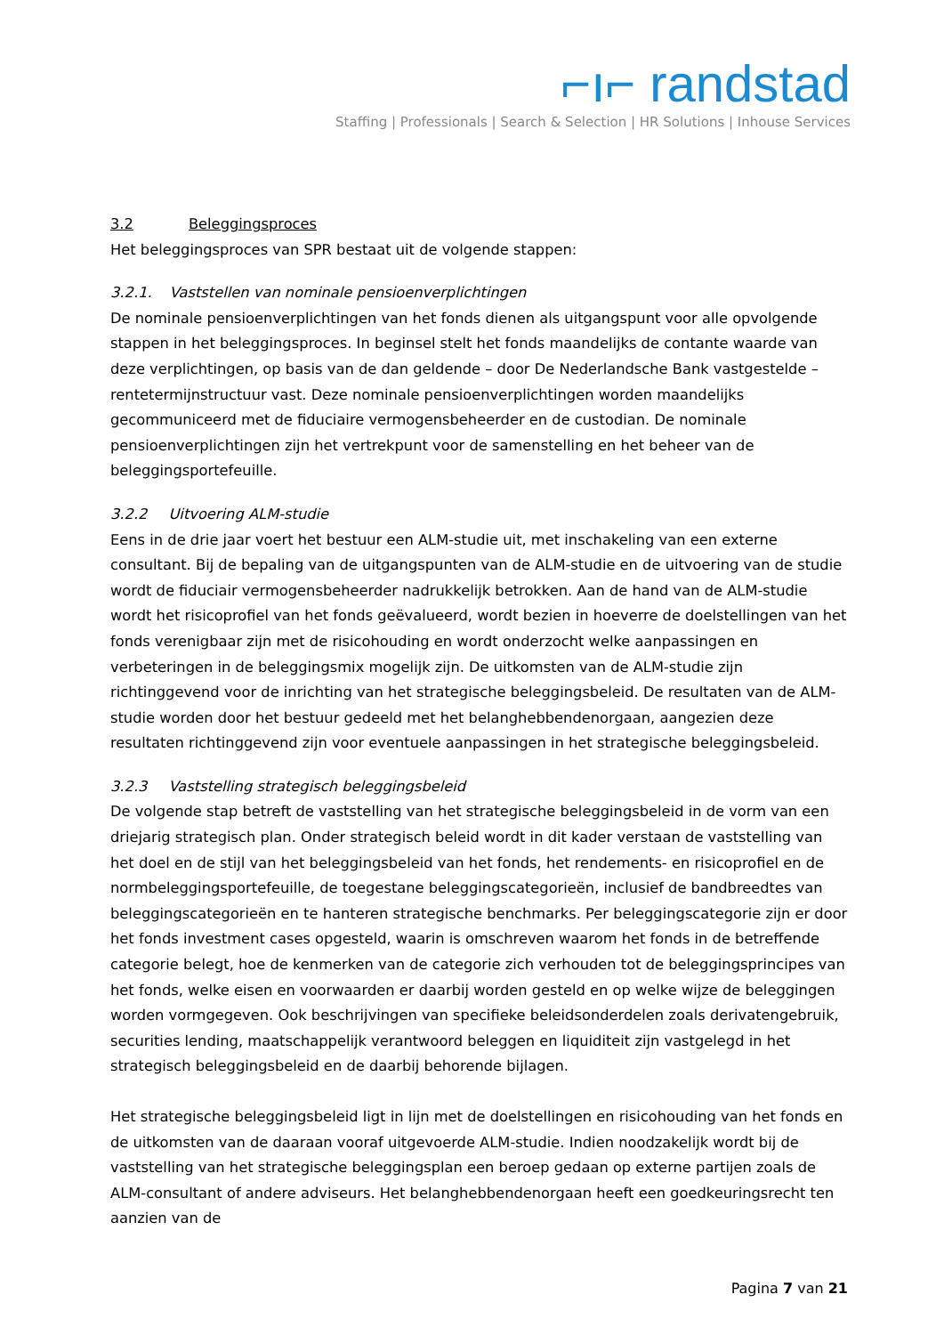⌐ı⌐ randstad
Staffing | Professionals | Search & Selection | HR Solutions | Inhouse Services
3.2 Beleggingsproces
Het beleggingsproces van SPR bestaat uit de volgende stappen:
3.2.1. Vaststellen van nominale pensioenverplichtingen
De nominale pensioenverplichtingen van het fonds dienen als uitgangspunt voor alle opvolgende stappen in het beleggingsproces. In beginsel stelt het fonds maandelijks de contante waarde van deze verplichtingen, op basis van de dan geldende – door De Nederlandsche Bank vastgestelde – rentetermijnstructuur vast. Deze nominale pensioenverplichtingen worden maandelijks gecommuniceerd met de fiduciaire vermogensbeheerder en de custodian. De nominale pensioenverplichtingen zijn het vertrekpunt voor de samenstelling en het beheer van de beleggingsportefeuille.
3.2.2 Uitvoering ALM-studie
Eens in de drie jaar voert het bestuur een ALM-studie uit, met inschakeling van een externe consultant. Bij de bepaling van de uitgangspunten van de ALM-studie en de uitvoering van de studie wordt de fiduciair vermogensbeheerder nadrukkelijk betrokken. Aan de hand van de ALM-studie wordt het risicoprofiel van het fonds geëvalueerd, wordt bezien in hoeverre de doelstellingen van het fonds verenigbaar zijn met de risicohouding en wordt onderzocht welke aanpassingen en verbeteringen in de beleggingsmix mogelijk zijn. De uitkomsten van de ALM-studie zijn richtinggevend voor de inrichting van het strategische beleggingsbeleid. De resultaten van de ALM-studie worden door het bestuur gedeeld met het belanghebbendenorgaan, aangezien deze resultaten richtinggevend zijn voor eventuele aanpassingen in het strategische beleggingsbeleid.
3.2.3 Vaststelling strategisch beleggingsbeleid
De volgende stap betreft de vaststelling van het strategische beleggingsbeleid in de vorm van een driejarig strategisch plan. Onder strategisch beleid wordt in dit kader verstaan de vaststelling van het doel en de stijl van het beleggingsbeleid van het fonds, het rendements- en risicoprofiel en de normbeleggingsportefeuille, de toegestane beleggingscategorieën, inclusief de bandbreedtes van beleggingscategorieën en te hanteren strategische benchmarks. Per beleggingscategorie zijn er door het fonds investment cases opgesteld, waarin is omschreven waarom het fonds in de betreffende categorie belegt, hoe de kenmerken van de categorie zich verhouden tot de beleggingsprincipes van het fonds, welke eisen en voorwaarden er daarbij worden gesteld en op welke wijze de beleggingen worden vormgegeven. Ook beschrijvingen van specifieke beleidsonderdelen zoals derivatengebruik, securities lending, maatschappelijk verantwoord beleggen en liquiditeit zijn vastgelegd in het strategisch beleggingsbeleid en de daarbij behorende bijlagen.
Het strategische beleggingsbeleid ligt in lijn met de doelstellingen en risicohouding van het fonds en de uitkomsten van de daaraan vooraf uitgevoerde ALM-studie. Indien noodzakelijk wordt bij de vaststelling van het strategische beleggingsplan een beroep gedaan op externe partijen zoals de ALM-consultant of andere adviseurs. Het belanghebbendenorgaan heeft een goedkeuringsrecht ten aanzien van de
Pagina 7 van 21